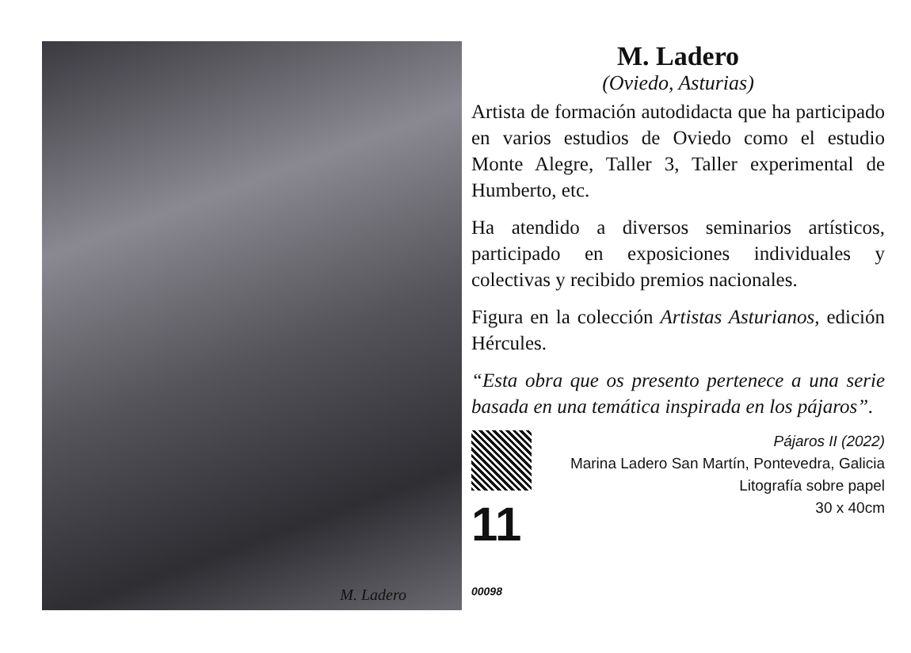M. Ladero
M. Ladero
(Oviedo, Asturias)
Artista de formación autodidacta que ha participado en varios estudios de Oviedo como el estudio Monte Alegre, Taller 3, Taller experimental de Humberto, etc.
Ha atendido a diversos seminarios artísticos, participado en exposiciones individuales y colectivas y recibido premios nacionales.
Figura en la colección Artistas Asturianos, edición Hércules.
“Esta obra que os presento pertenece a una serie basada en una temática inspirada en los pájaros”.
11 00098
Pájaros II (2022)
Marina Ladero San Martín, Pontevedra, Galicia
Litografía sobre papel
30 x 40cm